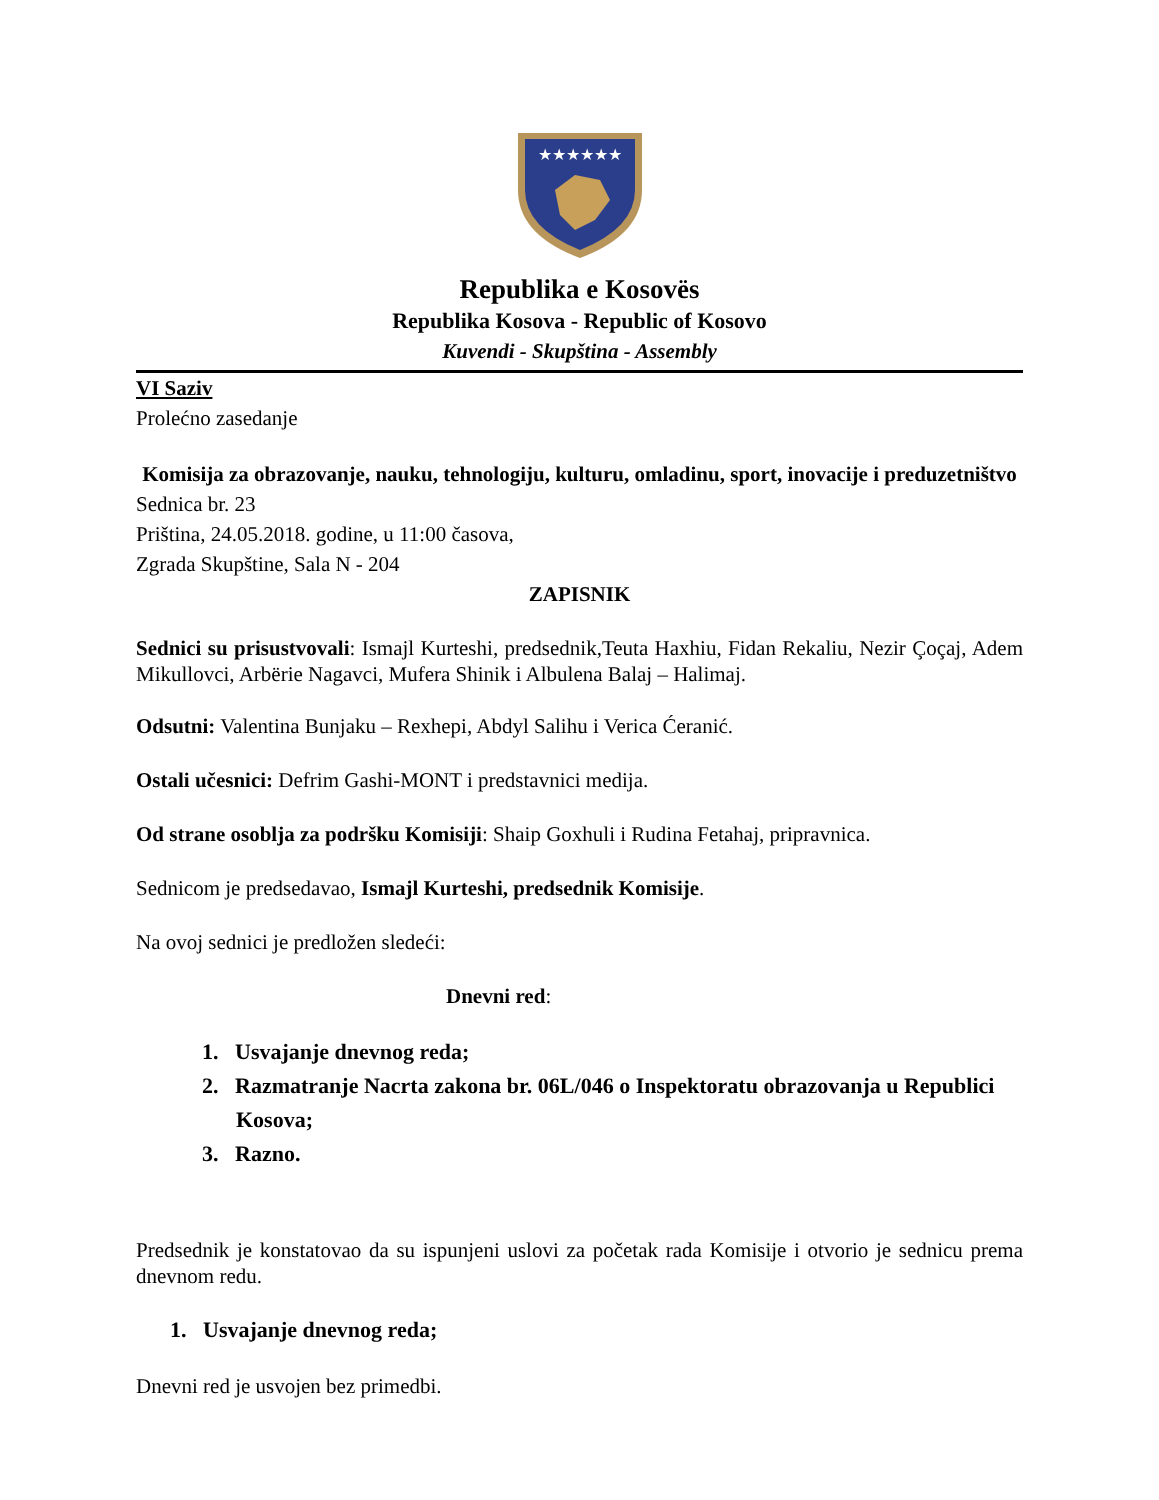★★★★★★
Republika e Kosovës
Republika Kosova - Republic of Kosovo
Kuvendi - Skupština - Assembly
VI Saziv
Prolećno zasedanje
Komisija za obrazovanje, nauku, tehnologiju, kulturu, omladinu, sport, inovacije i preduzetništvo
Sednica br. 23
Priština, 24.05.2018. godine, u 11:00 časova,
Zgrada Skupštine, Sala N - 204
ZAPISNIK
Sednici su prisustvovali: Ismajl Kurteshi, predsednik,Teuta Haxhiu, Fidan Rekaliu, Nezir Çoçaj, Adem Mikullovci, Arbërie Nagavci, Mufera Shinik i Albulena Balaj – Halimaj.
Odsutni: Valentina Bunjaku – Rexhepi, Abdyl Salihu i Verica Ćeranić.
Ostali učesnici: Defrim Gashi-MONT i predstavnici medija.
Od strane osoblja za podršku Komisiji: Shaip Goxhuli i Rudina Fetahaj, pripravnica.
Sednicom je predsedavao, Ismajl Kurteshi, predsednik Komisije.
Na ovoj sednici je predložen sledeći:
Dnevni red:
1. Usvajanje dnevnog reda;
2. Razmatranje Nacrta zakona br. 06L/046 o Inspektoratu obrazovanja u Republici Kosova;
3. Razno.
Predsednik je konstatovao da su ispunjeni uslovi za početak rada Komisije i otvorio je sednicu prema dnevnom redu.
1. Usvajanje dnevnog reda;
Dnevni red je usvojen bez primedbi.